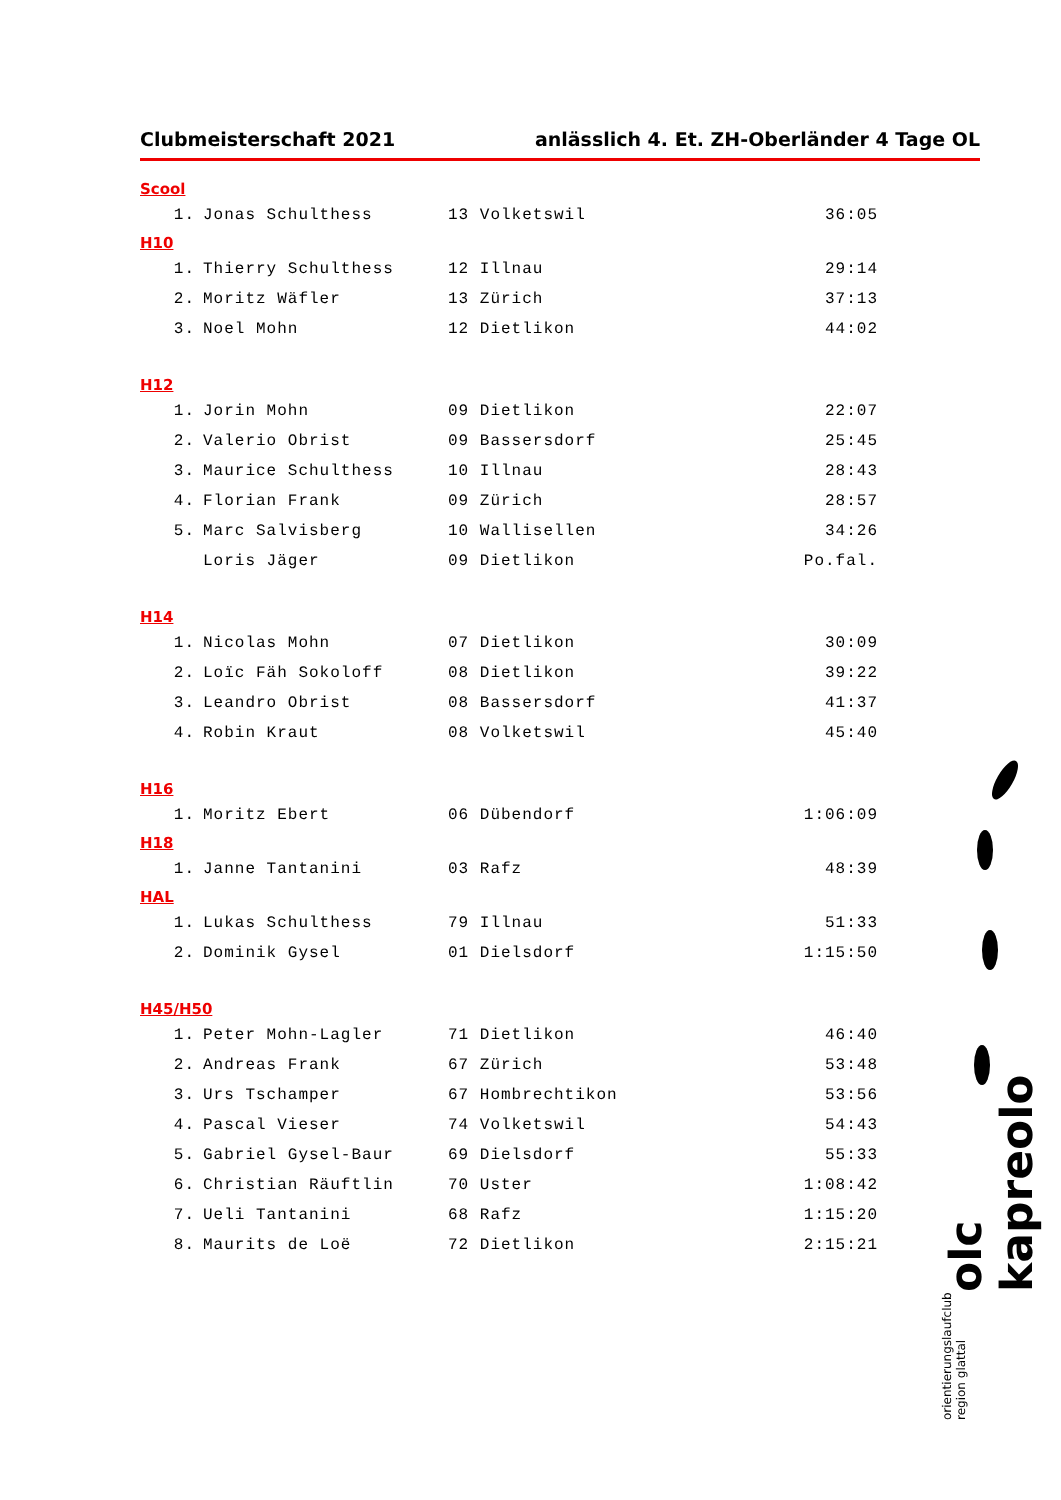Clubmeisterschaft 2021 anlässlich 4. Et. ZH-Oberländer 4 Tage OL
Scool
| 1. | Jonas Schulthess | 13 Volketswil | 36:05 |
H10
| 1. | Thierry Schulthess | 12 Illnau | 29:14 |
| 2. | Moritz Wäfler | 13 Zürich | 37:13 |
| 3. | Noel Mohn | 12 Dietlikon | 44:02 |
H12
| 1. | Jorin Mohn | 09 Dietlikon | 22:07 |
| 2. | Valerio Obrist | 09 Bassersdorf | 25:45 |
| 3. | Maurice Schulthess | 10 Illnau | 28:43 |
| 4. | Florian Frank | 09 Zürich | 28:57 |
| 5. | Marc Salvisberg | 10 Wallisellen | 34:26 |
| | Loris Jäger | 09 Dietlikon | Po.fal. |
H14
| 1. | Nicolas Mohn | 07 Dietlikon | 30:09 |
| 2. | Loïc Fäh Sokoloff | 08 Dietlikon | 39:22 |
| 3. | Leandro Obrist | 08 Bassersdorf | 41:37 |
| 4. | Robin Kraut | 08 Volketswil | 45:40 |
H16
| 1. | Moritz Ebert | 06 Dübendorf | 1:06:09 |
H18
| 1. | Janne Tantanini | 03 Rafz | 48:39 |
HAL
| 1. | Lukas Schulthess | 79 Illnau | 51:33 |
| 2. | Dominik Gysel | 01 Dielsdorf | 1:15:50 |
H45/H50
| 1. | Peter Mohn-Lagler | 71 Dietlikon | 46:40 |
| 2. | Andreas Frank | 67 Zürich | 53:48 |
| 3. | Urs Tschamper | 67 Hombrechtikon | 53:56 |
| 4. | Pascal Vieser | 74 Volketswil | 54:43 |
| 5. | Gabriel Gysel-Baur | 69 Dielsdorf | 55:33 |
| 6. | Christian Räuftlin | 70 Uster | 1:08:42 |
| 7. | Ueli Tantanini | 68 Rafz | 1:15:20 |
| 8. | Maurits de Loë | 72 Dietlikon | 2:15:21 |
orientierungslaufclub region glattal olc kapreolo